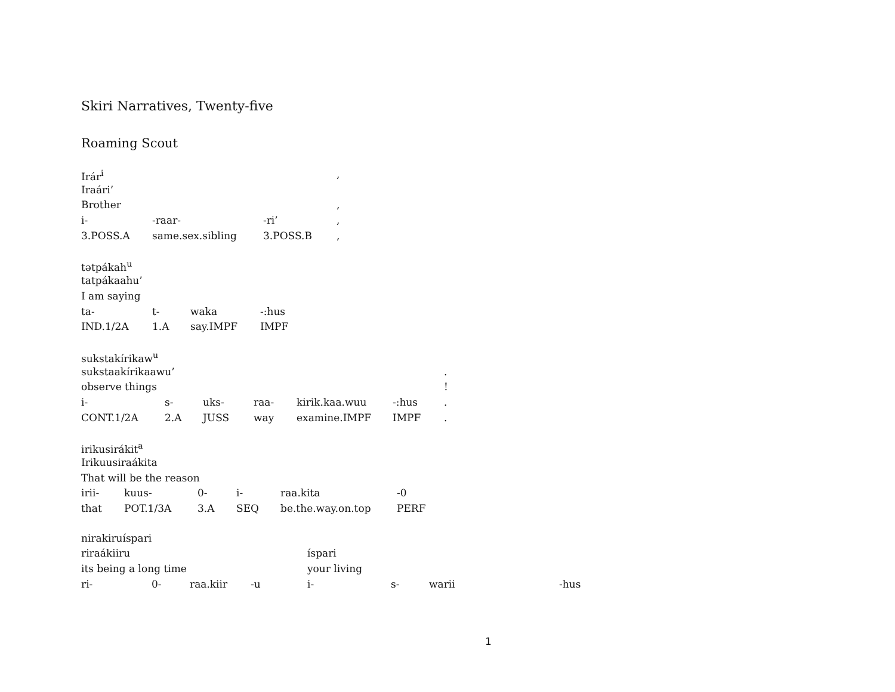Skiri Narratives, Twenty-five
Roaming Scout
| Irár<sup>i</sup> | | | , |
| Iraári’ | | | |
| Brother | | | , |
| i- | -raar- | -ri’ | , |
| 3.POSS.A | same.sex.sibling | 3.POSS.B | , |
| tətpákah<sup>u</sup> | | | |
| tatpákaahu’ | | | |
| I am saying | | | |
| ta- | t- | waka | -:hus |
| IND.1/2A | 1.A | say.IMPF | IMPF |
| sukstakírikaw<sup>u</sup> | | | | | | |
| sukstaakírikaawu’ | | | | | | . |
| observe things | | | | | | ! |
| i- | s- | uks- | raa- | kirik.kaa.wuu | -:hus | . |
| CONT.1/2A | 2.A | JUSS | way | examine.IMPF | IMPF | . |
| irikusirákit<sup>a</sup> | | | | | |
| Irikuusiraákita | | | | | |
| That will be the reason | | | | | |
| irii- | kuus- | 0- | i- | raa.kita | -0 |
| that | POT.1/3A | 3.A | SEQ | be.the.way.on.top | PERF |
| nirakiruíspari | | | | | | | |
| riraákiiru | | | | íspari | | | |
| its being a long time | | | | your living | | | |
| ri- | 0- | raa.kiir | -u | i- | s- | warii | -hus |
1